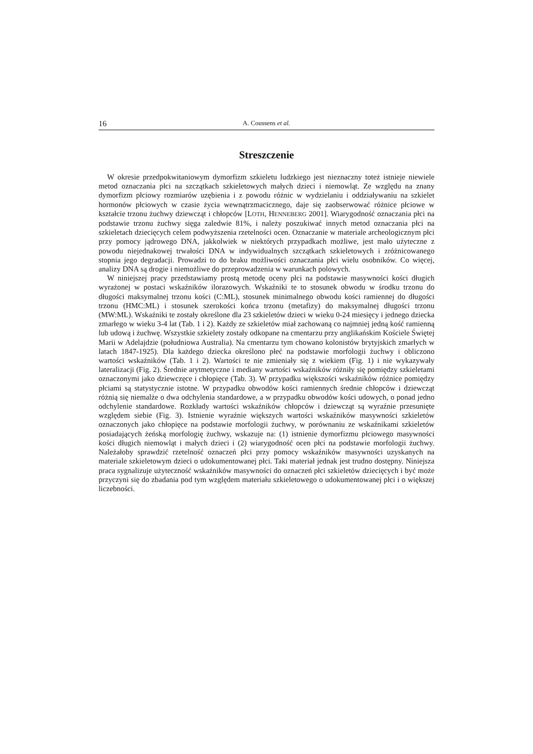16 A. Coussens et al.
Streszczenie
W okresie przedpokwitaniowym dymorfizm szkieletu ludzkiego jest nieznaczny toteż istnieje niewiele metod oznaczania płci na szczątkach szkieletowych małych dzieci i niemowląt. Ze względu na znany dymorfizm płciowy rozmiarów uzębienia i z powodu różnic w wydzielaniu i oddziaływaniu na szkielet hormonów płciowych w czasie życia wewnątrzmacicznego, daje się zaobserwować różnice płciowe w kształcie trzonu żuchwy dziewcząt i chłopców [LOTH, HENNEBERG 2001]. Wiarygodność oznaczania płci na podstawie trzonu żuchwy sięga zaledwie 81%, i należy poszukiwać innych metod oznaczania płci na szkieletach dziecięcych celem podwyższenia rzetelności ocen. Oznaczanie w materiale archeologicznym płci przy pomocy jądrowego DNA, jakkolwiek w niektórych przypadkach możliwe, jest mało użyteczne z powodu niejednakowej trwałości DNA w indywidualnych szczątkach szkieletowych i zróżnicowanego stopnia jego degradacji. Prowadzi to do braku możliwości oznaczania płci wielu osobników. Co więcej, analizy DNA są drogie i niemożliwe do przeprowadzenia w warunkach polowych.
W niniejszej pracy przedstawiamy prostą metodę oceny płci na podstawie masywności kości długich wyrażonej w postaci wskaźników ilorazowych. Wskaźniki te to stosunek obwodu w środku trzonu do długości maksymalnej trzonu kości (C:ML), stosunek minimalnego obwodu kości ramiennej do długości trzonu (HMC:ML) i stosunek szerokości końca trzonu (metafizy) do maksymalnej długości trzonu (MW:ML). Wskaźniki te zostały określone dla 23 szkieletów dzieci w wieku 0-24 miesięcy i jednego dziecka zmarłego w wieku 3-4 lat (Tab. 1 i 2). Każdy ze szkieletów miał zachowaną co najmniej jedną kość ramienną lub udową i żuchwę. Wszystkie szkielety zostały odkopane na cmentarzu przy anglikańskim Kościele Świętej Marii w Adelajdzie (południowa Australia). Na cmentarzu tym chowano kolonistów brytyjskich zmarłych w latach 1847-1925). Dla każdego dziecka określono płeć na podstawie morfologii żuchwy i obliczono wartości wskaźników (Tab. 1 i 2). Wartości te nie zmieniały się z wiekiem (Fig. 1) i nie wykazywały lateralizacji (Fig. 2). Średnie arytmetyczne i mediany wartości wskaźników różniły się pomiędzy szkieletami oznaczonymi jako dziewczęce i chłopięce (Tab. 3). W przypadku większości wskaźników różnice pomiędzy płciami są statystycznie istotne. W przypadku obwodów kości ramiennych średnie chłopców i dziewcząt różnią się niemalże o dwa odchylenia standardowe, a w przypadku obwodów kości udowych, o ponad jedno odchylenie standardowe. Rozkłady wartości wskaźników chłopców i dziewcząt są wyraźnie przesunięte względem siebie (Fig. 3). Istnienie wyraźnie większych wartości wskaźników masywności szkieletów oznaczonych jako chłopięce na podstawie morfologii żuchwy, w porównaniu ze wskaźnikami szkieletów posiadających żeńską morfologię żuchwy, wskazuje na: (1) istnienie dymorfizmu płciowego masywności kości długich niemowląt i małych dzieci i (2) wiarygodność ocen płci na podstawie morfologii żuchwy. Należałoby sprawdzić rzetelność oznaczeń płci przy pomocy wskaźników masywności uzyskanych na materiale szkieletowym dzieci o udokumentowanej płci. Taki materiał jednak jest trudno dostępny. Niniejsza praca sygnalizuje użyteczność wskaźników masywności do oznaczeń płci szkieletów dziecięcych i być może przyczyni się do zbadania pod tym względem materiału szkieletowego o udokumentowanej płci i o większej liczebności.